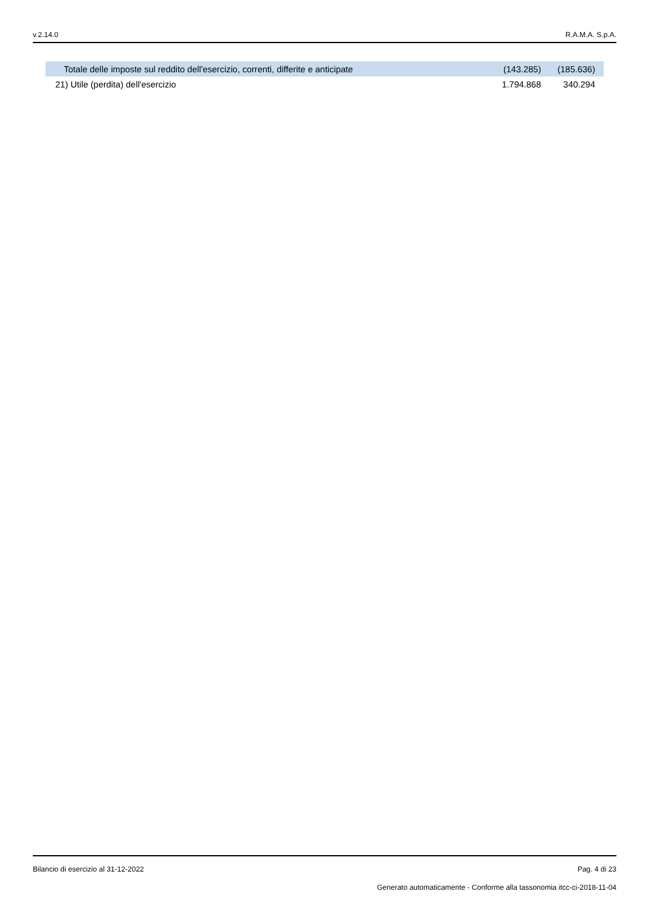v.2.14.0 R.A.M.A. S.p.A.
| Totale delle imposte sul reddito dell'esercizio, correnti, differite e anticipate | (143.285) | (185.636) |
| 21) Utile (perdita) dell'esercizio | 1.794.868 | 340.294 |
Bilancio di esercizio al 31-12-2022 Pag. 4 di 23
Generato automaticamente - Conforme alla tassonomia itcc-ci-2018-11-04